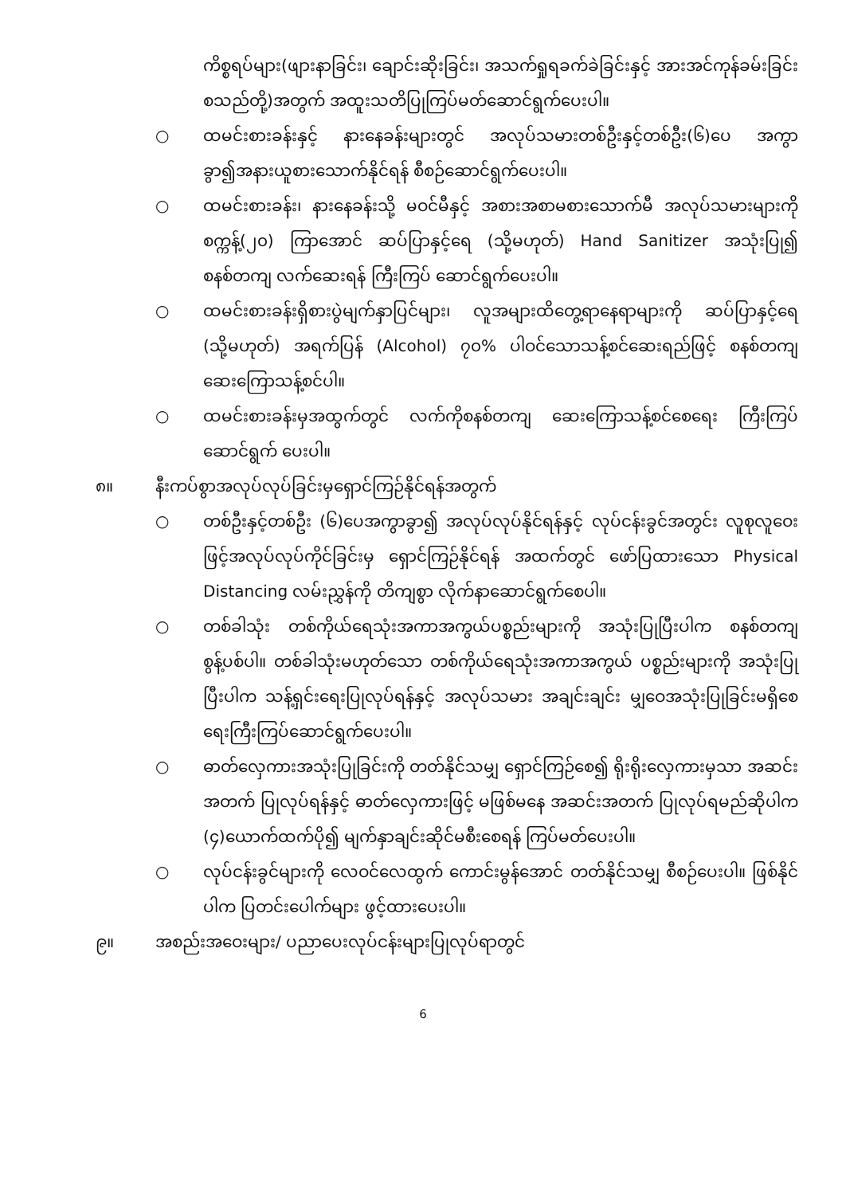ကိစ္စရပ်များ(ဖျားနာခြင်း၊ ချောင်းဆိုးခြင်း၊ အသက်ရှုရခက်ခဲခြင်းနှင့် အားအင်ကုန်ခမ်းခြင်းစသည်တို့)အတွက် အထူးသတိပြုကြပ်မတ်ဆောင်ရွက်ပေးပါ။
○ ထမင်းစားခန်းနှင့် နားနေခန်းများတွင် အလုပ်သမားတစ်ဦးနှင့်တစ်ဦး(၆)ပေ အကွာခွာ၍အနားယူစားသောက်နိုင်ရန် စီစဉ်ဆောင်ရွက်ပေးပါ။
○ ထမင်းစားခန်း၊ နားနေခန်းသို့ မဝင်မီနှင့် အစားအစာမစားသောက်မီ အလုပ်သမားများကိုစက္ကန့်(၂၀) ကြာအောင် ဆပ်ပြာနှင့်ရေ (သို့မဟုတ်) Hand Sanitizer အသုံးပြု၍ စနစ်တကျ လက်ဆေးရန် ကြီးကြပ် ဆောင်ရွက်ပေးပါ။
○ ထမင်းစားခန်းရှိစားပွဲမျက်နှာပြင်များ၊ လူအများထိတွေ့ရာနေရာများကို ဆပ်ပြာနှင့်ရေ (သို့မဟုတ်) အရက်ပြန် (Alcohol) ၇၀% ပါဝင်သောသန့်စင်ဆေးရည်ဖြင့် စနစ်တကျ ဆေးကြောသန့်စင်ပါ။
○ ထမင်းစားခန်းမှအထွက်တွင် လက်ကိုစနစ်တကျ ဆေးကြောသန့်စင်စေရေး ကြီးကြပ်ဆောင်ရွက် ပေးပါ။
၈။ နီးကပ်စွာအလုပ်လုပ်ခြင်းမှရှောင်ကြဉ်နိုင်ရန်အတွက်
○ တစ်ဦးနှင့်တစ်ဦး (၆)ပေအကွာခွာ၍ အလုပ်လုပ်နိုင်ရန်နှင့် လုပ်ငန်းခွင်အတွင်း လူစုလူဝေးဖြင့်အလုပ်လုပ်ကိုင်ခြင်းမှ ရှောင်ကြဉ်နိုင်ရန် အထက်တွင် ဖော်ပြထားသော Physical Distancing လမ်းညွှန်ကို တိကျစွာ လိုက်နာဆောင်ရွက်စေပါ။
○ တစ်ခါသုံး တစ်ကိုယ်ရေသုံးအကာအကွယ်ပစ္စည်းများကို အသုံးပြုပြီးပါက စနစ်တကျ စွန့်ပစ်ပါ။ တစ်ခါသုံးမဟုတ်သော တစ်ကိုယ်ရေသုံးအကာအကွယ် ပစ္စည်းများကို အသုံးပြုပြီးပါက သန့်ရှင်းရေးပြုလုပ်ရန်နှင့် အလုပ်သမား အချင်းချင်း မျှဝေအသုံးပြုခြင်းမရှိစေရေးကြီးကြပ်ဆောင်ရွက်ပေးပါ။
○ ဓာတ်လှေကားအသုံးပြုခြင်းကို တတ်နိုင်သမျှ ရှောင်ကြဉ်စေ၍ ရိုးရိုးလှေကားမှသာ အဆင်းအတက် ပြုလုပ်ရန်နှင့် ဓာတ်လှေကားဖြင့် မဖြစ်မနေ အဆင်းအတက် ပြုလုပ်ရမည်ဆိုပါက (၄)ယောက်ထက်ပို၍ မျက်နှာချင်းဆိုင်မစီးစေရန် ကြပ်မတ်ပေးပါ။
○ လုပ်ငန်းခွင်များကို လေဝင်လေထွက် ကောင်းမွန်အောင် တတ်နိုင်သမျှ စီစဉ်ပေးပါ။ ဖြစ်နိုင်ပါက ပြတင်းပေါက်များ ဖွင့်ထားပေးပါ။
၉။ အစည်းအဝေးများ/ ပညာပေးလုပ်ငန်းများပြုလုပ်ရာတွင်
6